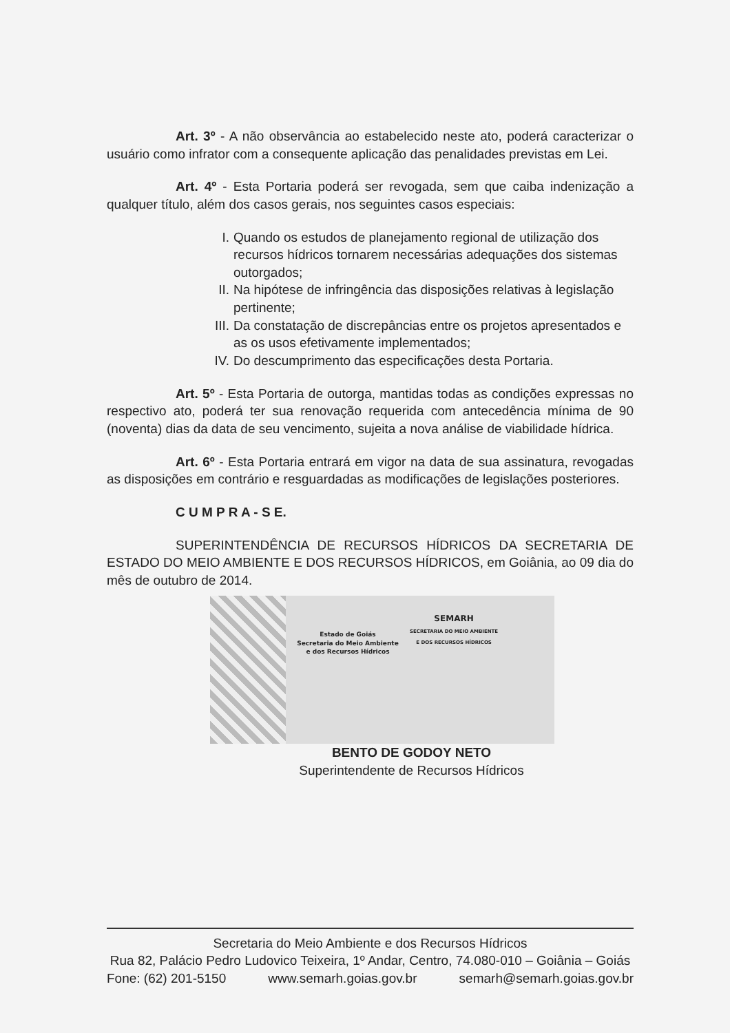Art. 3º - A não observância ao estabelecido neste ato, poderá caracterizar o usuário como infrator com a consequente aplicação das penalidades previstas em Lei.
Art. 4º - Esta Portaria poderá ser revogada, sem que caiba indenização a qualquer título, além dos casos gerais, nos seguintes casos especiais:
I. Quando os estudos de planejamento regional de utilização dos recursos hídricos tornarem necessárias adequações dos sistemas outorgados;
II. Na hipótese de infringência das disposições relativas à legislação pertinente;
III. Da constatação de discrepâncias entre os projetos apresentados e as os usos efetivamente implementados;
IV. Do descumprimento das especificações desta Portaria.
Art. 5º - Esta Portaria de outorga, mantidas todas as condições expressas no respectivo ato, poderá ter sua renovação requerida com antecedência mínima de 90 (noventa) dias da data de seu vencimento, sujeita a nova análise de viabilidade hídrica.
Art. 6º - Esta Portaria entrará em vigor na data de sua assinatura, revogadas as disposições em contrário e resguardadas as modificações de legislações posteriores.
C U M P R A - S E.
SUPERINTENDÊNCIA DE RECURSOS HÍDRICOS DA SECRETARIA DE ESTADO DO MEIO AMBIENTE E DOS RECURSOS HÍDRICOS, em Goiânia, ao 09 dia do mês de outubro de 2014.
Estado de Goiás
Secretaria do Meio Ambiente
e dos Recursos Hídricos
SEMARH
SECRETARIA DO MEIO AMBIENTE
E DOS RECURSOS HÍDRICOS
BENTO DE GODOY NETO
Superintendente de Recursos Hídricos
Secretaria do Meio Ambiente e dos Recursos Hídricos
Rua 82, Palácio Pedro Ludovico Teixeira, 1º Andar, Centro, 74.080-010 – Goiânia – Goiás
Fone: (62) 201-5150 www.semarh.goias.gov.br semarh@semarh.goias.gov.br